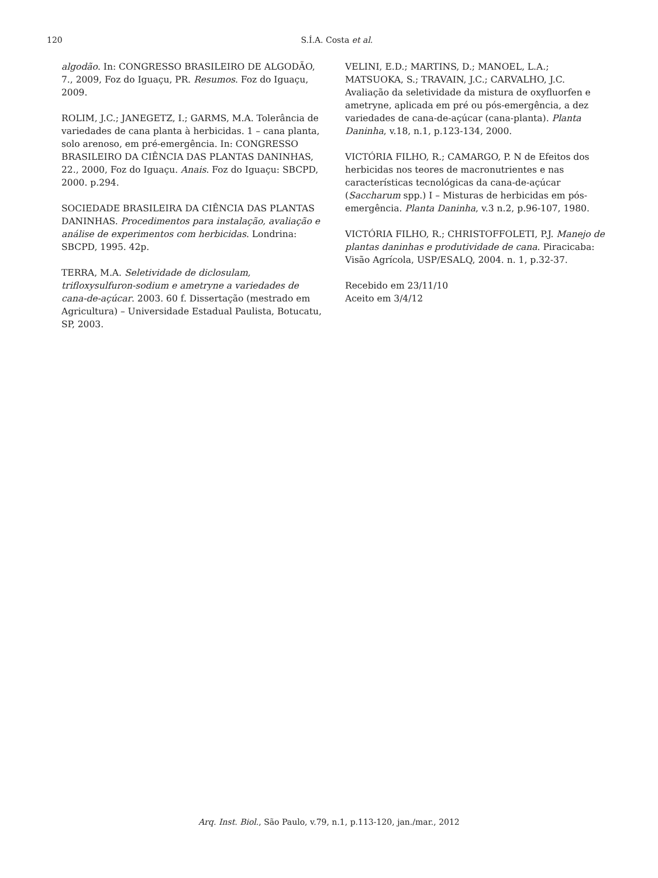120
S.Í.A. Costa et al.
algodão. In: CONGRESSO BRASILEIRO DE ALGODÃO, 7., 2009, Foz do Iguaçu, PR. Resumos. Foz do Iguaçu, 2009.
ROLIM, J.C.; JANEGETZ, I.; GARMS, M.A. Tolerância de variedades de cana planta à herbicidas. 1 – cana planta, solo arenoso, em pré-emergência. In: CONGRESSO BRASILEIRO DA CIÊNCIA DAS PLANTAS DANINHAS, 22., 2000, Foz do Iguaçu. Anais. Foz do Iguaçu: SBCPD, 2000. p.294.
SOCIEDADE BRASILEIRA DA CIÊNCIA DAS PLANTAS DANINHAS. Procedimentos para instalação, avaliação e análise de experimentos com herbicidas. Londrina: SBCPD, 1995. 42p.
TERRA, M.A. Seletividade de diclosulam, trifloxysulfuron-sodium e ametryne a variedades de cana-de-açúcar. 2003. 60 f. Dissertação (mestrado em Agricultura) – Universidade Estadual Paulista, Botucatu, SP, 2003.
VELINI, E.D.; MARTINS, D.; MANOEL, L.A.; MATSUOKA, S.; TRAVAIN, J.C.; CARVALHO, J.C. Avaliação da seletividade da mistura de oxyfluorfen e ametryne, aplicada em pré ou pós-emergência, a dez variedades de cana-de-açúcar (cana-planta). Planta Daninha, v.18, n.1, p.123-134, 2000.
VICTÓRIA FILHO, R.; CAMARGO, P. N de Efeitos dos herbicidas nos teores de macronutrientes e nas características tecnológicas da cana-de-açúcar (Saccharum spp.) I – Misturas de herbicidas em pós-emergência. Planta Daninha, v.3 n.2, p.96-107, 1980.
VICTÓRIA FILHO, R.; CHRISTOFFOLETI, P.J. Manejo de plantas daninhas e produtividade de cana. Piracicaba: Visão Agrícola, USP/ESALQ, 2004. n. 1, p.32-37.
Recebido em 23/11/10
Aceito em 3/4/12
Arq. Inst. Biol., São Paulo, v.79, n.1, p.113-120, jan./mar., 2012